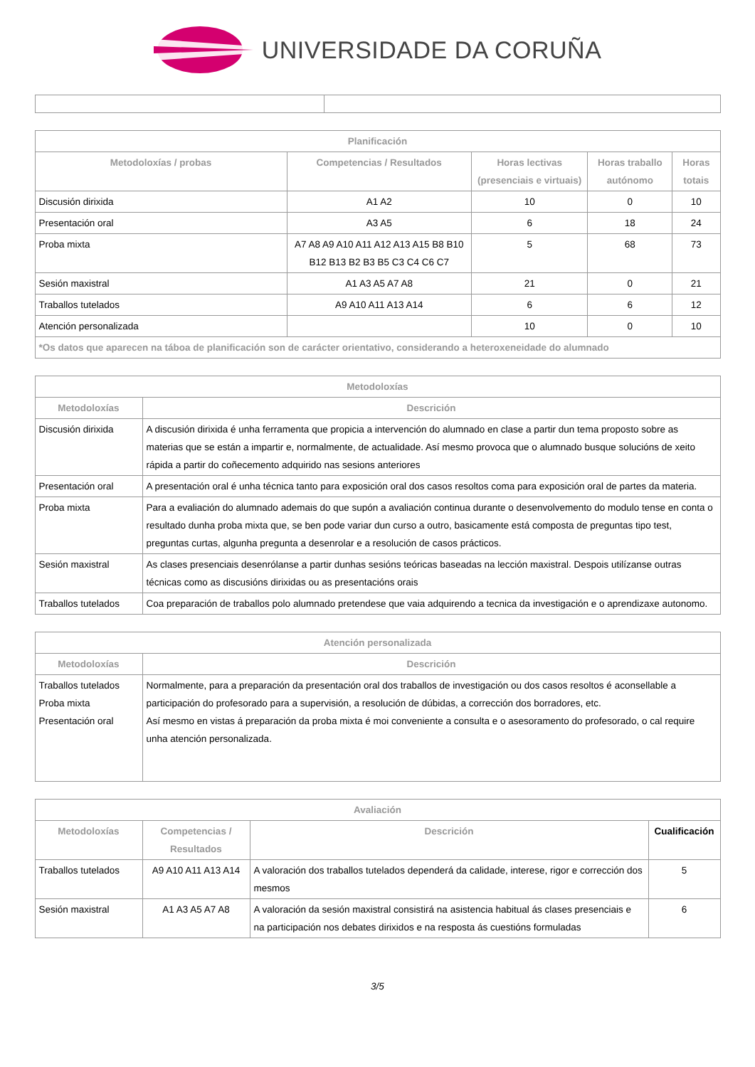UNIVERSIDADE DA CORUÑA
| Planificación | | | | |
| --- | --- | --- | --- | --- |
| Metodoloxías / probas | Competencias / Resultados | Horas lectivas (presenciais e virtuais) | Horas traballo autónomo | Horas totais |
| Discusión dirixida | A1 A2 | 10 | 0 | 10 |
| Presentación oral | A3 A5 | 6 | 18 | 24 |
| Proba mixta | A7 A8 A9 A10 A11 A12 A13 A15 B8 B10 B12 B13 B2 B3 B5 C3 C4 C6 C7 | 5 | 68 | 73 |
| Sesión maxistral | A1 A3 A5 A7 A8 | 21 | 0 | 21 |
| Traballos tutelados | A9 A10 A11 A13 A14 | 6 | 6 | 12 |
| Atención personalizada | | 10 | 0 | 10 |
| *Os datos que aparecen na táboa de planificación son de carácter orientativo, considerando a heteroxeneidade do alumnado | | | | |
| Metodoloxías | |
| --- | --- |
| Metodoloxías | Descrición |
| Discusión dirixida | A discusión dirixida é unha ferramenta que propicia a intervención do alumnado en clase a partir dun tema proposto sobre as materias que se están a impartir e, normalmente, de actualidade. Así mesmo provoca que o alumnado busque solucións de xeito rápida a partir do coñecemento adquirido nas sesions anteriores |
| Presentación oral | A presentación oral é unha técnica tanto para exposición oral dos casos resoltos coma para exposición oral de partes da materia. |
| Proba mixta | Para a evaliación do alumnado ademais do que supón a avaliación continua durante o desenvolvemento do modulo tense en conta o resultado dunha proba mixta que, se ben pode variar dun curso a outro, basicamente está composta de preguntas tipo test, preguntas curtas, algunha pregunta a desenrolar e a resolución de casos prácticos. |
| Sesión maxistral | As clases presenciais desenrólanse a partir dunhas sesións teóricas baseadas na lección maxistral. Despois utilízanse outras técnicas como as discusións dirixidas ou as presentacións orais |
| Traballos tutelados | Coa preparación de traballos polo alumnado pretendese que vaia adquirendo a tecnica da investigación e o aprendizaxe autonomo. |
| Atención personalizada | |
| --- | --- |
| Metodoloxías | Descrición |
| Traballos tutelados Proba mixta Presentación oral | Normalmente, para a preparación da presentación oral dos traballos de investigación ou dos casos resoltos é aconsellable a participación do profesorado para a supervisión, a resolución de dúbidas, a corrección dos borradores, etc. Así mesmo en vistas á preparación da proba mixta é moi conveniente a consulta e o asesoramento do profesorado, o cal require unha atención personalizada. |
| Avaliación | | | |
| --- | --- | --- | --- |
| Metodoloxías | Competencias / Resultados | Descrición | Cualificación |
| Traballos tutelados | A9 A10 A11 A13 A14 | A valoración dos traballos tutelados dependerá da calidade, interese, rigor e corrección dos mesmos | 5 |
| Sesión maxistral | A1 A3 A5 A7 A8 | A valoración da sesión maxistral consistirá na asistencia habitual ás clases presenciais e na participación nos debates dirixidos e na resposta ás cuestións formuladas | 6 |
3/5